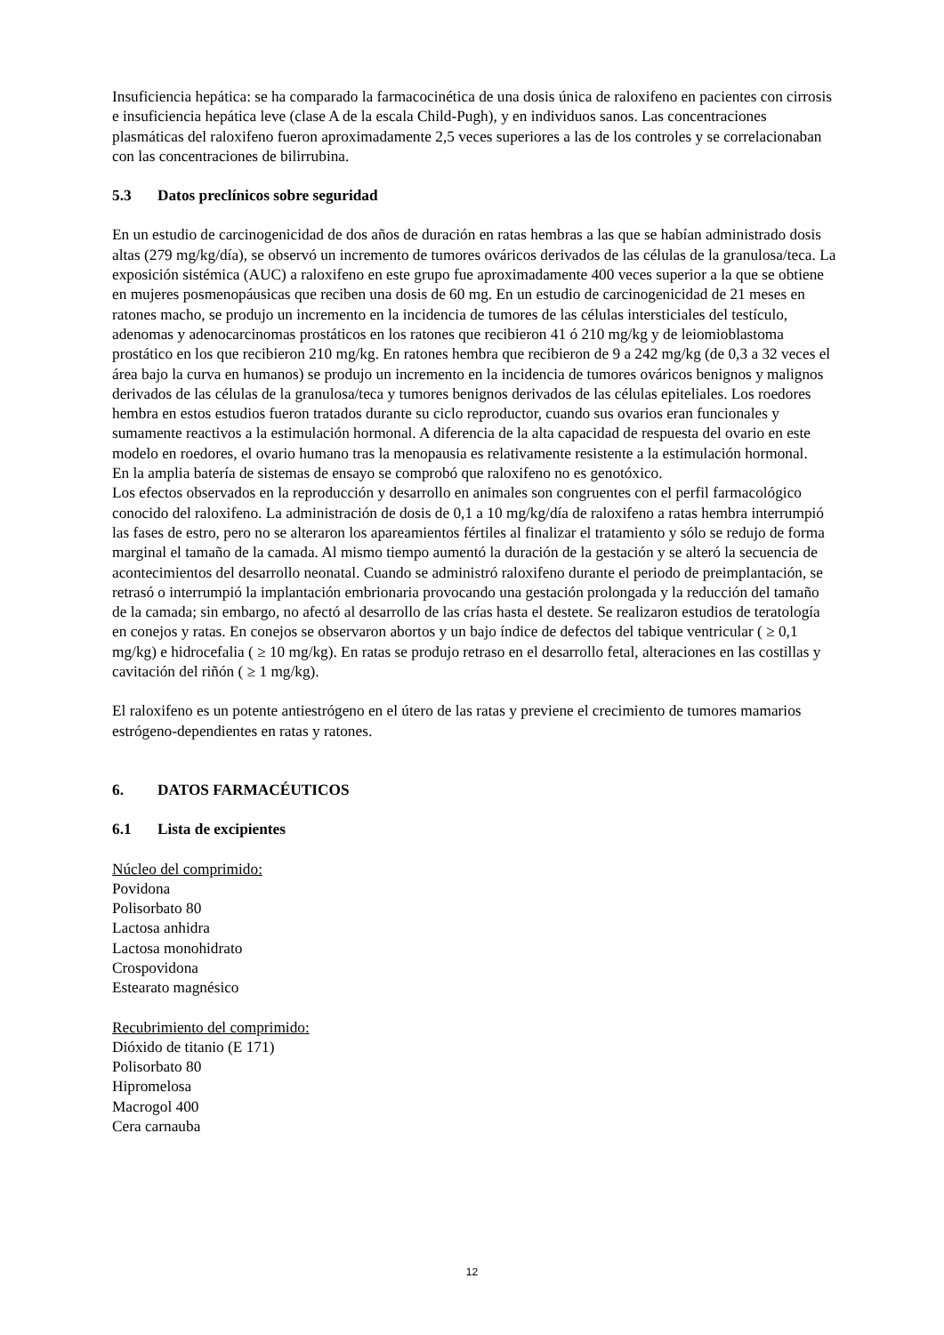Insuficiencia hepática: se ha comparado la farmacocinética de una dosis única de raloxifeno en pacientes con cirrosis e insuficiencia hepática leve (clase A de la escala Child-Pugh), y en individuos sanos. Las concentraciones plasmáticas del raloxifeno fueron aproximadamente 2,5 veces superiores a las de los controles y se correlacionaban con las concentraciones de bilirrubina.
5.3 Datos preclínicos sobre seguridad
En un estudio de carcinogenicidad de dos años de duración en ratas hembras a las que se habían administrado dosis altas (279 mg/kg/día), se observó un incremento de tumores ováricos derivados de las células de la granulosa/teca. La exposición sistémica (AUC) a raloxifeno en este grupo fue aproximadamente 400 veces superior a la que se obtiene en mujeres posmenopáusicas que reciben una dosis de 60 mg. En un estudio de carcinogenicidad de 21 meses en ratones macho, se produjo un incremento en la incidencia de tumores de las células intersticiales del testículo, adenomas y adenocarcinomas prostáticos en los ratones que recibieron 41 ó 210 mg/kg y de leiomioblastoma prostático en los que recibieron 210 mg/kg. En ratones hembra que recibieron de 9 a 242 mg/kg (de 0,3 a 32 veces el área bajo la curva en humanos) se produjo un incremento en la incidencia de tumores ováricos benignos y malignos derivados de las células de la granulosa/teca y tumores benignos derivados de las células epiteliales. Los roedores hembra en estos estudios fueron tratados durante su ciclo reproductor, cuando sus ovarios eran funcionales y sumamente reactivos a la estimulación hormonal. A diferencia de la alta capacidad de respuesta del ovario en este modelo en roedores, el ovario humano tras la menopausia es relativamente resistente a la estimulación hormonal.
En la amplia batería de sistemas de ensayo se comprobó que raloxifeno no es genotóxico.
Los efectos observados en la reproducción y desarrollo en animales son congruentes con el perfil farmacológico conocido del raloxifeno. La administración de dosis de 0,1 a 10 mg/kg/día de raloxifeno a ratas hembra interrumpió las fases de estro, pero no se alteraron los apareamientos fértiles al finalizar el tratamiento y sólo se redujo de forma marginal el tamaño de la camada. Al mismo tiempo aumentó la duración de la gestación y se alteró la secuencia de acontecimientos del desarrollo neonatal. Cuando se administró raloxifeno durante el periodo de preimplantación, se retrasó o interrumpió la implantación embrionaria provocando una gestación prolongada y la reducción del tamaño de la camada; sin embargo, no afectó al desarrollo de las crías hasta el destete. Se realizaron estudios de teratología en conejos y ratas. En conejos se observaron abortos y un bajo índice de defectos del tabique ventricular ( ≥ 0,1 mg/kg) e hidrocefalia ( ≥ 10 mg/kg). En ratas se produjo retraso en el desarrollo fetal, alteraciones en las costillas y cavitación del riñón ( ≥ 1 mg/kg).
El raloxifeno es un potente antiestrógeno en el útero de las ratas y previene el crecimiento de tumores mamarios estrógeno-dependientes en ratas y ratones.
6. DATOS FARMACÉUTICOS
6.1 Lista de excipientes
Núcleo del comprimido:
Povidona
Polisorbato 80
Lactosa anhidra
Lactosa monohidrato
Crospovidona
Estearato magnésico
Recubrimiento del comprimido:
Dióxido de titanio (E 171)
Polisorbato 80
Hipromelosa
Macrogol 400
Cera carnauba
12